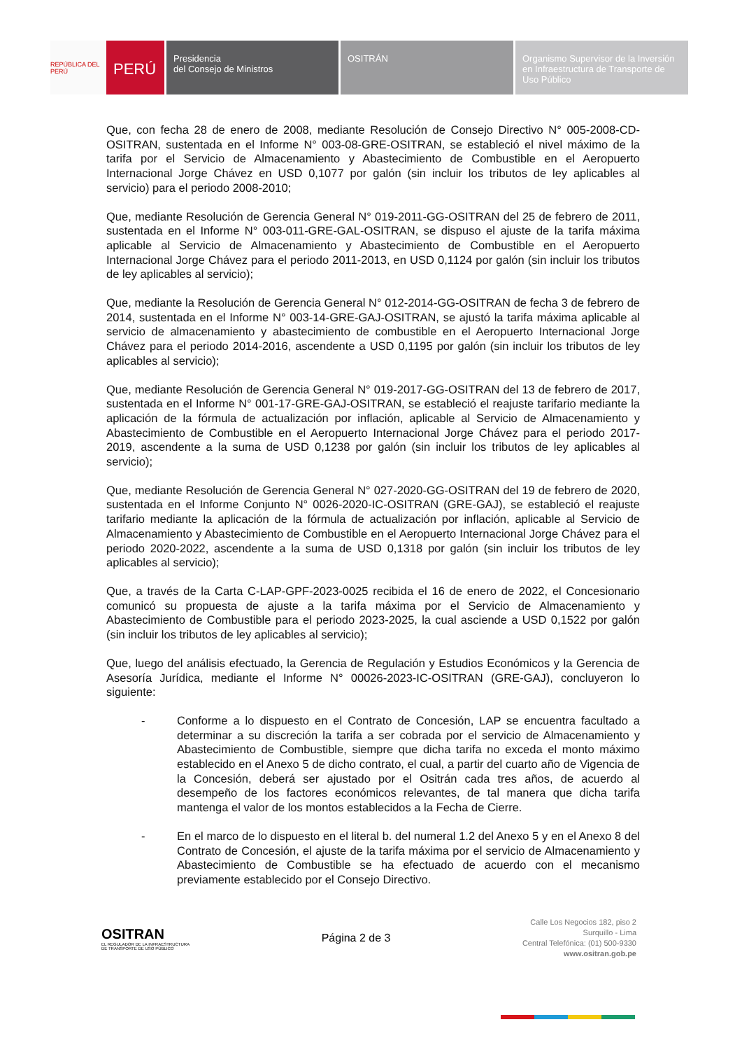REPÚBLICA DEL PERÚ
PERÚ
Presidencia
del Consejo de Ministros
OSITRÁN Organismo Supervisor de la Inversión en Infraestructura de Transporte de Uso Público
Que, con fecha 28 de enero de 2008, mediante Resolución de Consejo Directivo N° 005-2008-CD-OSITRAN, sustentada en el Informe N° 003-08-GRE-OSITRAN, se estableció el nivel máximo de la tarifa por el Servicio de Almacenamiento y Abastecimiento de Combustible en el Aeropuerto Internacional Jorge Chávez en USD 0,1077 por galón (sin incluir los tributos de ley aplicables al servicio) para el periodo 2008-2010;
Que, mediante Resolución de Gerencia General N° 019-2011-GG-OSITRAN del 25 de febrero de 2011, sustentada en el Informe N° 003-011-GRE-GAL-OSITRAN, se dispuso el ajuste de la tarifa máxima aplicable al Servicio de Almacenamiento y Abastecimiento de Combustible en el Aeropuerto Internacional Jorge Chávez para el periodo 2011-2013, en USD 0,1124 por galón (sin incluir los tributos de ley aplicables al servicio);
Que, mediante la Resolución de Gerencia General N° 012-2014-GG-OSITRAN de fecha 3 de febrero de 2014, sustentada en el Informe N° 003-14-GRE-GAJ-OSITRAN, se ajustó la tarifa máxima aplicable al servicio de almacenamiento y abastecimiento de combustible en el Aeropuerto Internacional Jorge Chávez para el periodo 2014-2016, ascendente a USD 0,1195 por galón (sin incluir los tributos de ley aplicables al servicio);
Que, mediante Resolución de Gerencia General N° 019-2017-GG-OSITRAN del 13 de febrero de 2017, sustentada en el Informe N° 001-17-GRE-GAJ-OSITRAN, se estableció el reajuste tarifario mediante la aplicación de la fórmula de actualización por inflación, aplicable al Servicio de Almacenamiento y Abastecimiento de Combustible en el Aeropuerto Internacional Jorge Chávez para el periodo 2017-2019, ascendente a la suma de USD 0,1238 por galón (sin incluir los tributos de ley aplicables al servicio);
Que, mediante Resolución de Gerencia General N° 027-2020-GG-OSITRAN del 19 de febrero de 2020, sustentada en el Informe Conjunto N° 0026-2020-IC-OSITRAN (GRE-GAJ), se estableció el reajuste tarifario mediante la aplicación de la fórmula de actualización por inflación, aplicable al Servicio de Almacenamiento y Abastecimiento de Combustible en el Aeropuerto Internacional Jorge Chávez para el periodo 2020-2022, ascendente a la suma de USD 0,1318 por galón (sin incluir los tributos de ley aplicables al servicio);
Que, a través de la Carta C-LAP-GPF-2023-0025 recibida el 16 de enero de 2022, el Concesionario comunicó su propuesta de ajuste a la tarifa máxima por el Servicio de Almacenamiento y Abastecimiento de Combustible para el periodo 2023-2025, la cual asciende a USD 0,1522 por galón (sin incluir los tributos de ley aplicables al servicio);
Que, luego del análisis efectuado, la Gerencia de Regulación y Estudios Económicos y la Gerencia de Asesoría Jurídica, mediante el Informe N° 00026-2023-IC-OSITRAN (GRE-GAJ), concluyeron lo siguiente:
- Conforme a lo dispuesto en el Contrato de Concesión, LAP se encuentra facultado a determinar a su discreción la tarifa a ser cobrada por el servicio de Almacenamiento y Abastecimiento de Combustible, siempre que dicha tarifa no exceda el monto máximo establecido en el Anexo 5 de dicho contrato, el cual, a partir del cuarto año de Vigencia de la Concesión, deberá ser ajustado por el Ositrán cada tres años, de acuerdo al desempeño de los factores económicos relevantes, de tal manera que dicha tarifa mantenga el valor de los montos establecidos a la Fecha de Cierre.
- En el marco de lo dispuesto en el literal b. del numeral 1.2 del Anexo 5 y en el Anexo 8 del Contrato de Concesión, el ajuste de la tarifa máxima por el servicio de Almacenamiento y Abastecimiento de Combustible se ha efectuado de acuerdo con el mecanismo previamente establecido por el Consejo Directivo.
OSITRAN
EL REGULADOR DE LA INFRAESTRUCTURA
DE TRANSPORTE DE USO PÚBLICO
Página 2 de 3
Calle Los Negocios 182, piso 2
Surquillo - Lima
Central Telefónica: (01) 500-9330
www.ositran.gob.pe